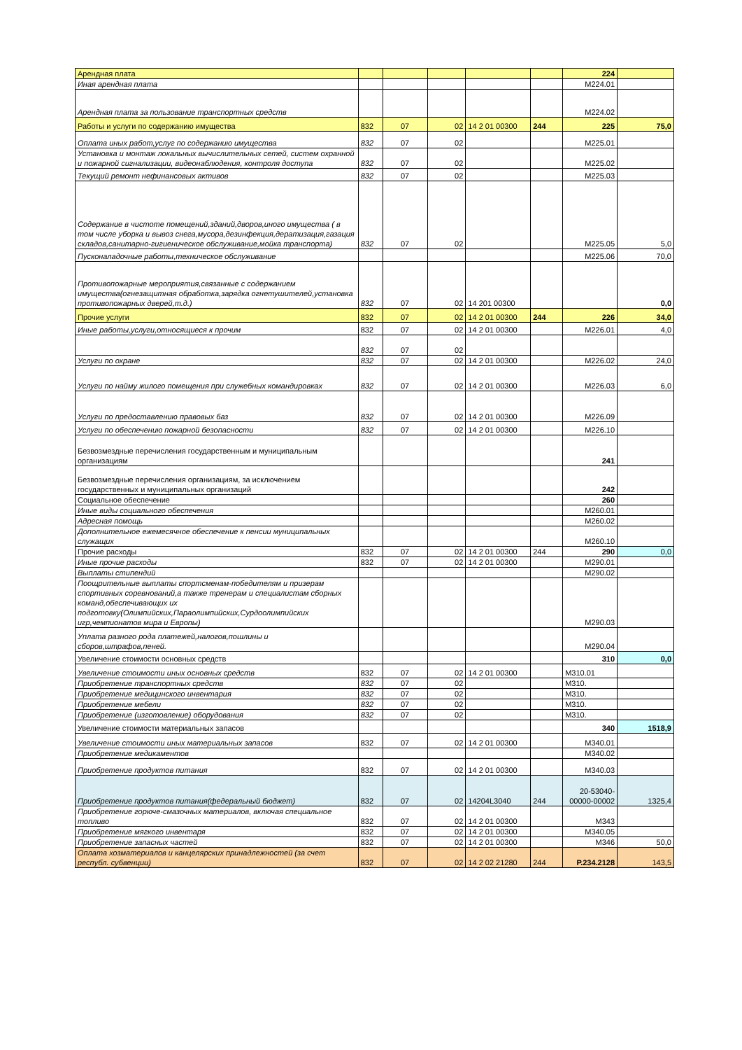| Арендная плата | | | | | | 224 | |
| Иная арендная плата | | | | | | М224.01 | |
| Арендная плата за пользование транспортных средств | | | | | | М224.02 | |
| Работы и услуги по содержанию имущества | 832 | 07 | 02 | 14 2 01 00300 | 244 | 225 | 75,0 |
| Оплата иных работ,услуг по содержанию имущества | 832 | 07 | 02 | | | М225.01 | |
| Установка и монтаж локальных вычислительных сетей, систем охранной и пожарной сигнализации, видеонаблюдения, контроля доступа | 832 | 07 | 02 | | | М225.02 | |
| Текущий ремонт нефинансовых активов | 832 | 07 | 02 | | | М225.03 | |
| Содержание в чистоте помещений,зданий,дворов,иного имущества ( в том числе уборка и вывоз снега,мусора,дезинфекция,дератизация,газация складов,санитарно-гигиеническое обслуживание,мойка транспорта) | 832 | 07 | 02 | | | М225.05 | 5,0 |
| Пусконаладочные работы,техническое обслуживание | | | | | | М225.06 | 70,0 |
| Противопожарные мероприятия,связанные с содержанием имущества(огнезащитная обработка,зарядка огнетушителей,установка противопожарных дверей,т.д.) | 832 | 07 | 02 | 14 201 00300 | | | 0,0 |
| Прочие услуги | 832 | 07 | 02 | 14 2 01 00300 | 244 | 226 | 34,0 |
| Иные работы,услуги,относящиеся к прочим | 832 | 07 | 02 | 14 2 01 00300 | | М226.01 | 4,0 |
| | 832 | 07 | 02 | | | | |
| Услуги по охране | 832 | 07 | 02 | 14 2 01 00300 | | М226.02 | 24,0 |
| Услуги по найму жилого помещения при служебных командировках | 832 | 07 | 02 | 14 2 01 00300 | | М226.03 | 6,0 |
| Услуги по предоставлению правовых баз | 832 | 07 | 02 | 14 2 01 00300 | | М226.09 | |
| Услуги по обеспечению пожарной безопасности | 832 | 07 | 02 | 14 2 01 00300 | | М226.10 | |
| Безвозмездные перечисления государственным и муниципальным организациям | | | | | | 241 | |
| Безвозмездные перечисления организациям, за исключением государственных и муниципальных организаций | | | | | | 242 | |
| Социальное обеспечение | | | | | | 260 | |
| Иные виды социального обеспечения | | | | | | М260.01 | |
| Адресная помощь | | | | | | М260.02 | |
| Дополнительное ежемесячное обеспечение к пенсии муниципальных служащих | | | | | | М260.10 | |
| Прочие расходы | 832 | 07 | 02 | 14 2 01 00300 | 244 | 290 | 0,0 |
| Иные прочие расходы | 832 | 07 | 02 | 14 2 01 00300 | | М290.01 | |
| Выплаты стипендий | | | | | | М290.02 | |
| Поощрительные выплаты спортсменам-победителям и призерам спортивных соревнований,а также тренерам и специалистам сборных команд,обеспечивающих их подготовку(Олимпийских,Параолимпийских,Сурдоолимпийских игр,чемпионатов мира и Европы) | | | | | | М290.03 | |
| Уплата разного рода платежей,налогов,пошлины и сборов,штрафов,пеней. | | | | | | М290.04 | |
| Увеличение стоимости основных средств | | | | | | 310 | 0,0 |
| Увеличение стоимости иных основных средств | 832 | 07 | 02 | 14 2 01 00300 | | М310.01 | |
| Приобретение транспортных средств | 832 | 07 | 02 | | | М310. | |
| Приобретение медицинского инвентария | 832 | 07 | 02 | | | М310. | |
| Приобретение мебели | 832 | 07 | 02 | | | М310. | |
| Приобретение (изготовление) оборудования | 832 | 07 | 02 | | | М310. | |
| Увеличение стоимости материальных запасов | | | | | | 340 | 1518,9 |
| Увеличение стоимости иных материальных запасов | 832 | 07 | 02 | 14 2 01 00300 | | М340.01 | |
| Приобретение медикаментов | | | | | | М340.02 | |
| Приобретение продуктов питания | 832 | 07 | 02 | 14 2 01 00300 | | М340.03 | |
| Приобретение продуктов питания(федеральный бюджет) | 832 | 07 | 02 | 14204L3040 | 244 | 20-53040-00000-00002 | 1325,4 |
| Приобретение горюче-смазочных материалов, включая специальное топливо | 832 | 07 | 02 | 14 2 01 00300 | | М343 | |
| Приобретение мягкого инвентаря | 832 | 07 | 02 | 14 2 01 00300 | | М340.05 | |
| Приобретение запасных частей | 832 | 07 | 02 | 14 2 01 00300 | | М346 | 50,0 |
| Оплата хозматериалов и канцелярских принадлежностей (за счет республ. субвенции) | 832 | 07 | 02 | 14 2 02 21280 | 244 | Р.234.2128 | 143,5 |